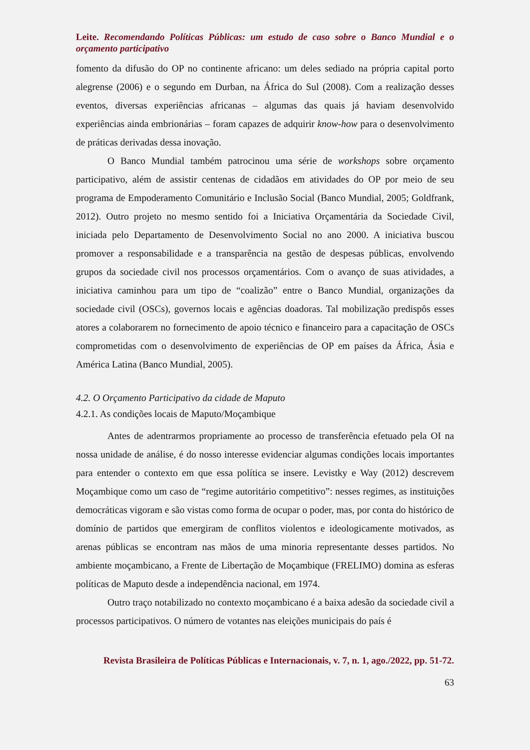Leite. Recomendando Políticas Públicas: um estudo de caso sobre o Banco Mundial e o orçamento participativo
fomento da difusão do OP no continente africano: um deles sediado na própria capital porto alegrense (2006) e o segundo em Durban, na África do Sul (2008). Com a realização desses eventos, diversas experiências africanas – algumas das quais já haviam desenvolvido experiências ainda embrionárias – foram capazes de adquirir know-how para o desenvolvimento de práticas derivadas dessa inovação.
O Banco Mundial também patrocinou uma série de workshops sobre orçamento participativo, além de assistir centenas de cidadãos em atividades do OP por meio de seu programa de Empoderamento Comunitário e Inclusão Social (Banco Mundial, 2005; Goldfrank, 2012). Outro projeto no mesmo sentido foi a Iniciativa Orçamentária da Sociedade Civil, iniciada pelo Departamento de Desenvolvimento Social no ano 2000. A iniciativa buscou promover a responsabilidade e a transparência na gestão de despesas públicas, envolvendo grupos da sociedade civil nos processos orçamentários. Com o avanço de suas atividades, a iniciativa caminhou para um tipo de “coalizão” entre o Banco Mundial, organizações da sociedade civil (OSCs), governos locais e agências doadoras. Tal mobilização predispôs esses atores a colaborarem no fornecimento de apoio técnico e financeiro para a capacitação de OSCs comprometidas com o desenvolvimento de experiências de OP em países da África, Ásia e América Latina (Banco Mundial, 2005).
4.2. O Orçamento Participativo da cidade de Maputo
4.2.1. As condições locais de Maputo/Moçambique
Antes de adentrarmos propriamente ao processo de transferência efetuado pela OI na nossa unidade de análise, é do nosso interesse evidenciar algumas condições locais importantes para entender o contexto em que essa política se insere. Levistky e Way (2012) descrevem Moçambique como um caso de “regime autoritário competitivo”: nesses regimes, as instituições democráticas vigoram e são vistas como forma de ocupar o poder, mas, por conta do histórico de domínio de partidos que emergiram de conflitos violentos e ideologicamente motivados, as arenas públicas se encontram nas mãos de uma minoria representante desses partidos. No ambiente moçambicano, a Frente de Libertação de Moçambique (FRELIMO) domina as esferas políticas de Maputo desde a independência nacional, em 1974.
Outro traço notabilizado no contexto moçambicano é a baixa adesão da sociedade civil a processos participativos. O número de votantes nas eleições municipais do país é
Revista Brasileira de Políticas Públicas e Internacionais, v. 7, n. 1, ago./2022, pp. 51-72.
63